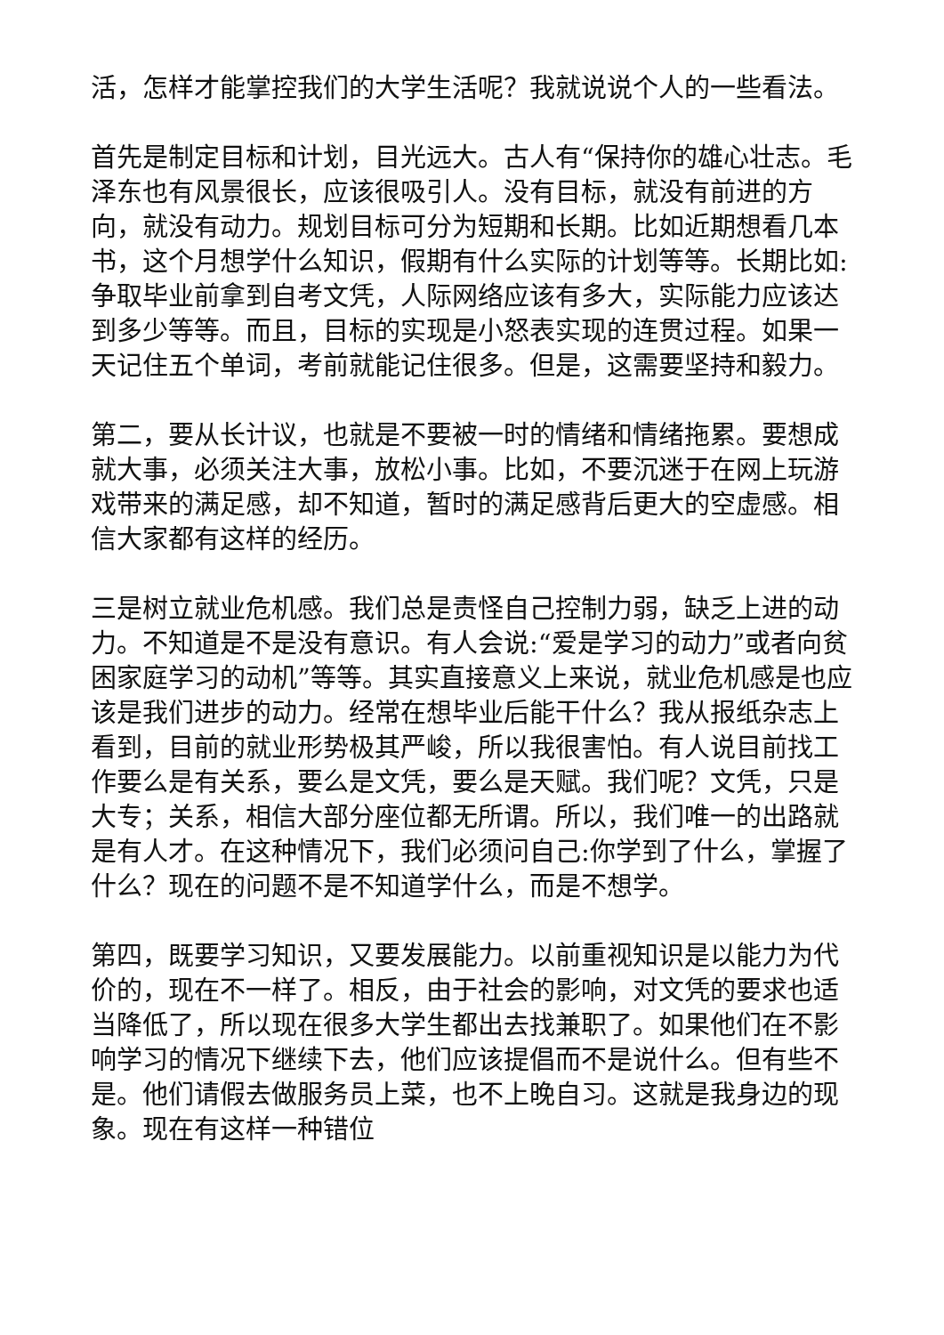活，怎样才能掌控我们的大学生活呢？我就说说个人的一些看法。
首先是制定目标和计划，目光远大。古人有“保持你的雄心壮志。毛泽东也有风景很长，应该很吸引人。没有目标，就没有前进的方向，就没有动力。规划目标可分为短期和长期。比如近期想看几本书，这个月想学什么知识，假期有什么实际的计划等等。长期比如:争取毕业前拿到自考文凭，人际网络应该有多大，实际能力应该达到多少等等。而且，目标的实现是小怒表实现的连贯过程。如果一天记住五个单词，考前就能记住很多。但是，这需要坚持和毅力。
第二，要从长计议，也就是不要被一时的情绪和情绪拖累。要想成就大事，必须关注大事，放松小事。比如，不要沉迷于在网上玩游戏带来的满足感，却不知道，暂时的满足感背后更大的空虚感。相信大家都有这样的经历。
三是树立就业危机感。我们总是责怪自己控制力弱，缺乏上进的动力。不知道是不是没有意识。有人会说:“爱是学习的动力”或者向贫困家庭学习的动机”等等。其实直接意义上来说，就业危机感是也应该是我们进步的动力。经常在想毕业后能干什么？我从报纸杂志上看到，目前的就业形势极其严峻，所以我很害怕。有人说目前找工作要么是有关系，要么是文凭，要么是天赋。我们呢？文凭，只是大专；关系，相信大部分座位都无所谓。所以，我们唯一的出路就是有人才。在这种情况下，我们必须问自己:你学到了什么，掌握了什么？现在的问题不是不知道学什么，而是不想学。
第四，既要学习知识，又要发展能力。以前重视知识是以能力为代价的，现在不一样了。相反，由于社会的影响，对文凭的要求也适当降低了，所以现在很多大学生都出去找兼职了。如果他们在不影响学习的情况下继续下去，他们应该提倡而不是说什么。但有些不是。他们请假去做服务员上菜，也不上晚自习。这就是我身边的现象。现在有这样一种错位